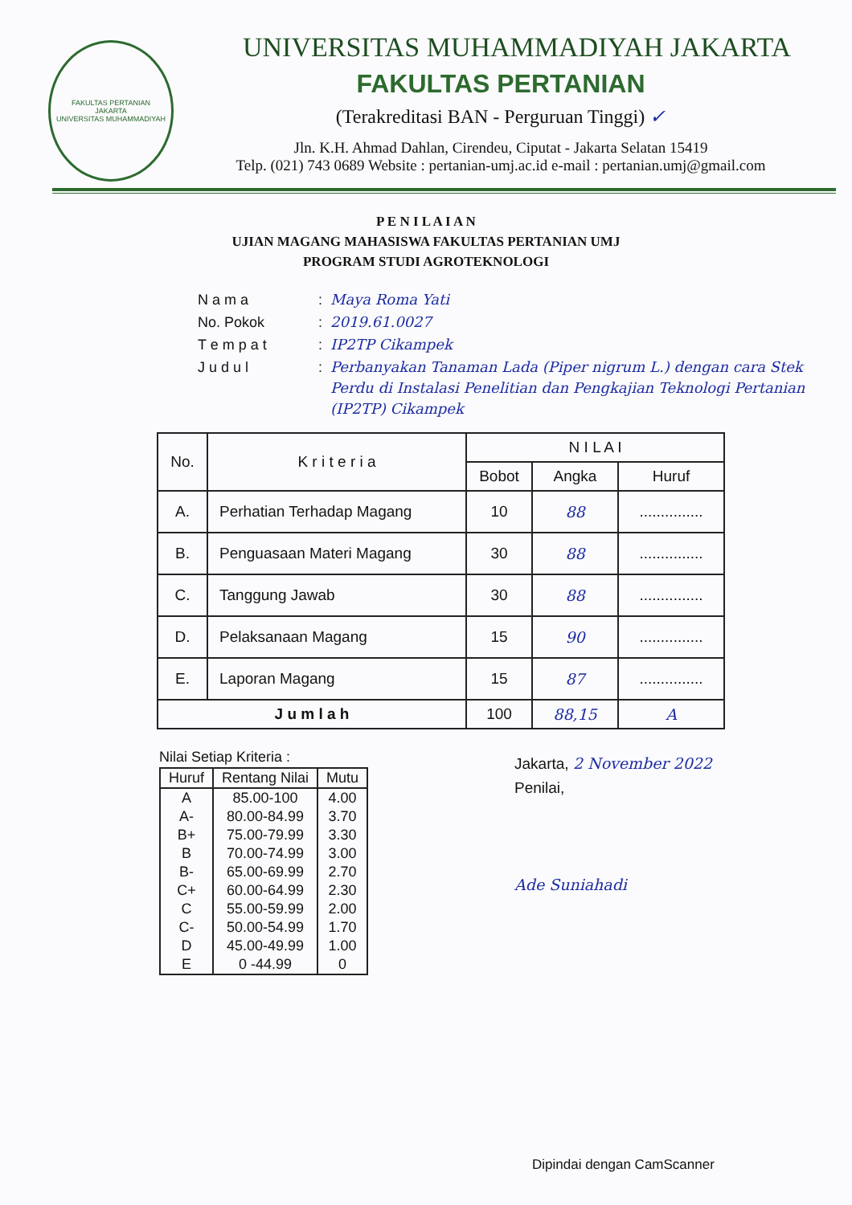FAKULTAS PERTANIAN
JAKARTA
UNIVERSITAS MUHAMMADIYAH
UNIVERSITAS MUHAMMADIYAH JAKARTA
FAKULTAS PERTANIAN
(Terakreditasi BAN - Perguruan Tinggi) ✓
Jln. K.H. Ahmad Dahlan, Cirendeu, Ciputat - Jakarta Selatan 15419
Telp. (021) 743 0689 Website : pertanian-umj.ac.id e-mail : pertanian.umj@gmail.com
P E N I L A I A N
UJIAN MAGANG MAHASISWA FAKULTAS PERTANIAN UMJ
PROGRAM STUDI AGROTEKNOLOGI
| N a m a | : | Maya Roma Yati |
| No. Pokok | : | 2019.61.0027 |
| T e m p a t | : | IP2TP Cikampek |
| J u d u l | : | Perbanyakan Tanaman Lada (Piper nigrum L.) dengan cara Stek Perdu di Instalasi Penelitian dan Pengkajian Teknologi Pertanian (IP2TP) Cikampek |
| No. | K r i t e r i a | N I L A I | | |
| --- | --- | --- | --- | --- |
| | | Bobot | Angka | Huruf |
| A. | Perhatian Terhadap Magang | 10 | 88 | ............... |
| B. | Penguasaan Materi Magang | 30 | 88 | ............... |
| C. | Tanggung Jawab | 30 | 88 | ............... |
| D. | Pelaksanaan Magang | 15 | 90 | ............... |
| E. | Laporan Magang | 15 | 87 | ............... |
| J u m l a h | | 100 | 88,15 | A |
Nilai Setiap Kriteria :
| Huruf | Rentang Nilai | Mutu |
| --- | --- | --- |
| A | 85.00-100 | 4.00 |
| A- | 80.00-84.99 | 3.70 |
| B+ | 75.00-79.99 | 3.30 |
| B | 70.00-74.99 | 3.00 |
| B- | 65.00-69.99 | 2.70 |
| C+ | 60.00-64.99 | 2.30 |
| C | 55.00-59.99 | 2.00 |
| C- | 50.00-54.99 | 1.70 |
| D | 45.00-49.99 | 1.00 |
| E | 0 -44.99 | 0 |
Jakarta, 2 November 2022
Penilai,
Ade Suniahadi
Dipindai dengan CamScanner